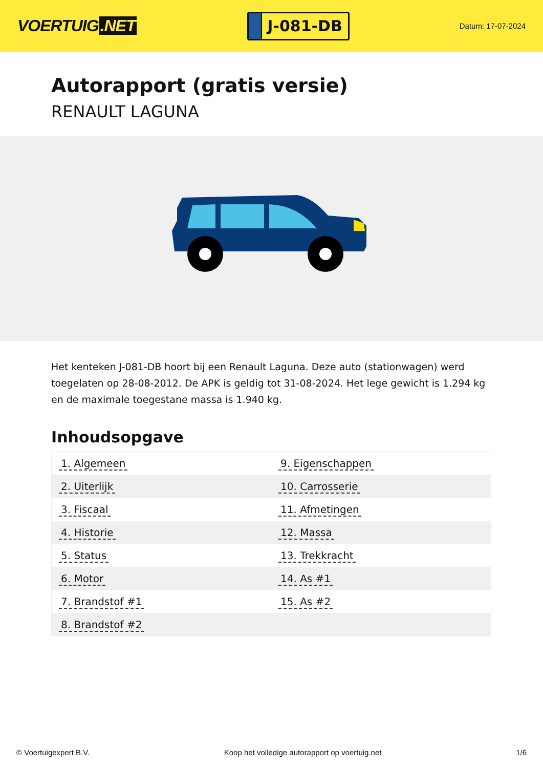VOERTUIG.NET
J-081-DB
Datum: 17-07-2024
Autorapport (gratis versie)
RENAULT LAGUNA
Het kenteken J-081-DB hoort bij een Renault Laguna. Deze auto (stationwagen) werd toegelaten op 28-08-2012. De APK is geldig tot 31-08-2024. Het lege gewicht is 1.294 kg en de maximale toegestane massa is 1.940 kg.
Inhoudsopgave
| 1. Algemeen | 9. Eigenschappen |
| 2. Uiterlijk | 10. Carrosserie |
| 3. Fiscaal | 11. Afmetingen |
| 4. Historie | 12. Massa |
| 5. Status | 13. Trekkracht |
| 6. Motor | 14. As #1 |
| 7. Brandstof #1 | 15. As #2 |
| 8. Brandstof #2 | |
© Voertuigexpert B.V. Koop het volledige autorapport op voertuig.net 1/6